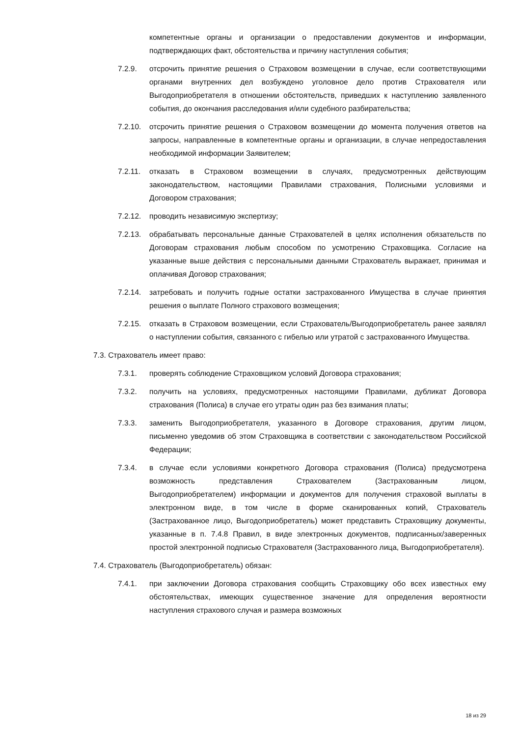компетентные органы и организации о предоставлении документов и информации, подтверждающих факт, обстоятельства и причину наступления события;
7.2.9. отсрочить принятие решения о Страховом возмещении в случае, если соответствующими органами внутренних дел возбуждено уголовное дело против Страхователя или Выгодоприобретателя в отношении обстоятельств, приведших к наступлению заявленного события, до окончания расследования и/или судебного разбирательства;
7.2.10.
отсрочить принятие решения о Страховом возмещении до момента получения ответов на запросы, направленные в компетентные органы и организации, в случае непредоставления необходимой информации Заявителем;
7.2.11.
отказать в Страховом возмещении в случаях, предусмотренных действующим законодательством, настоящими Правилами страхования, Полисными условиями и Договором страхования;
7.2.12.
проводить независимую экспертизу;
7.2.13.
обрабатывать персональные данные Страхователей в целях исполнения обязательств по Договорам страхования любым способом по усмотрению Страховщика. Согласие на указанные выше действия с персональными данными Страхователь выражает, принимая и оплачивая Договор страхования;
7.2.14.
затребовать и получить годные остатки застрахованного Имущества в случае принятия решения о выплате Полного страхового возмещения;
7.2.15.
отказать в Страховом возмещении, если Страхователь/Выгодоприобретатель ранее заявлял о наступлении события, связанного с гибелью или утратой с застрахованного Имущества.
7.3. Страхователь имеет право:
7.3.1. проверять соблюдение Страховщиком условий Договора страхования;
7.3.2. получить на условиях, предусмотренных настоящими Правилами, дубликат Договора страхования (Полиса) в случае его утраты один раз без взимания платы;
7.3.3. заменить Выгодоприобретателя, указанного в Договоре страхования, другим лицом, письменно уведомив об этом Страховщика в соответствии с законодательством Российской Федерации;
7.3.4. в случае если условиями конкретного Договора страхования (Полиса) предусмотрена возможность представления Страхователем (Застрахованным лицом, Выгодоприобретателем) информации и документов для получения страховой выплаты в электронном виде, в том числе в форме сканированных копий, Страхователь (Застрахованное лицо, Выгодоприобретатель) может представить Страховщику документы, указанные в п. 7.4.8 Правил, в виде электронных документов, подписанных/заверенных простой электронной подписью Страхователя (Застрахованного лица, Выгодоприобретателя).
7.4. Страхователь (Выгодоприобретатель) обязан:
7.4.1. при заключении Договора страхования сообщить Страховщику обо всех известных ему обстоятельствах, имеющих существенное значение для определения вероятности наступления страхового случая и размера возможных
18 из 29